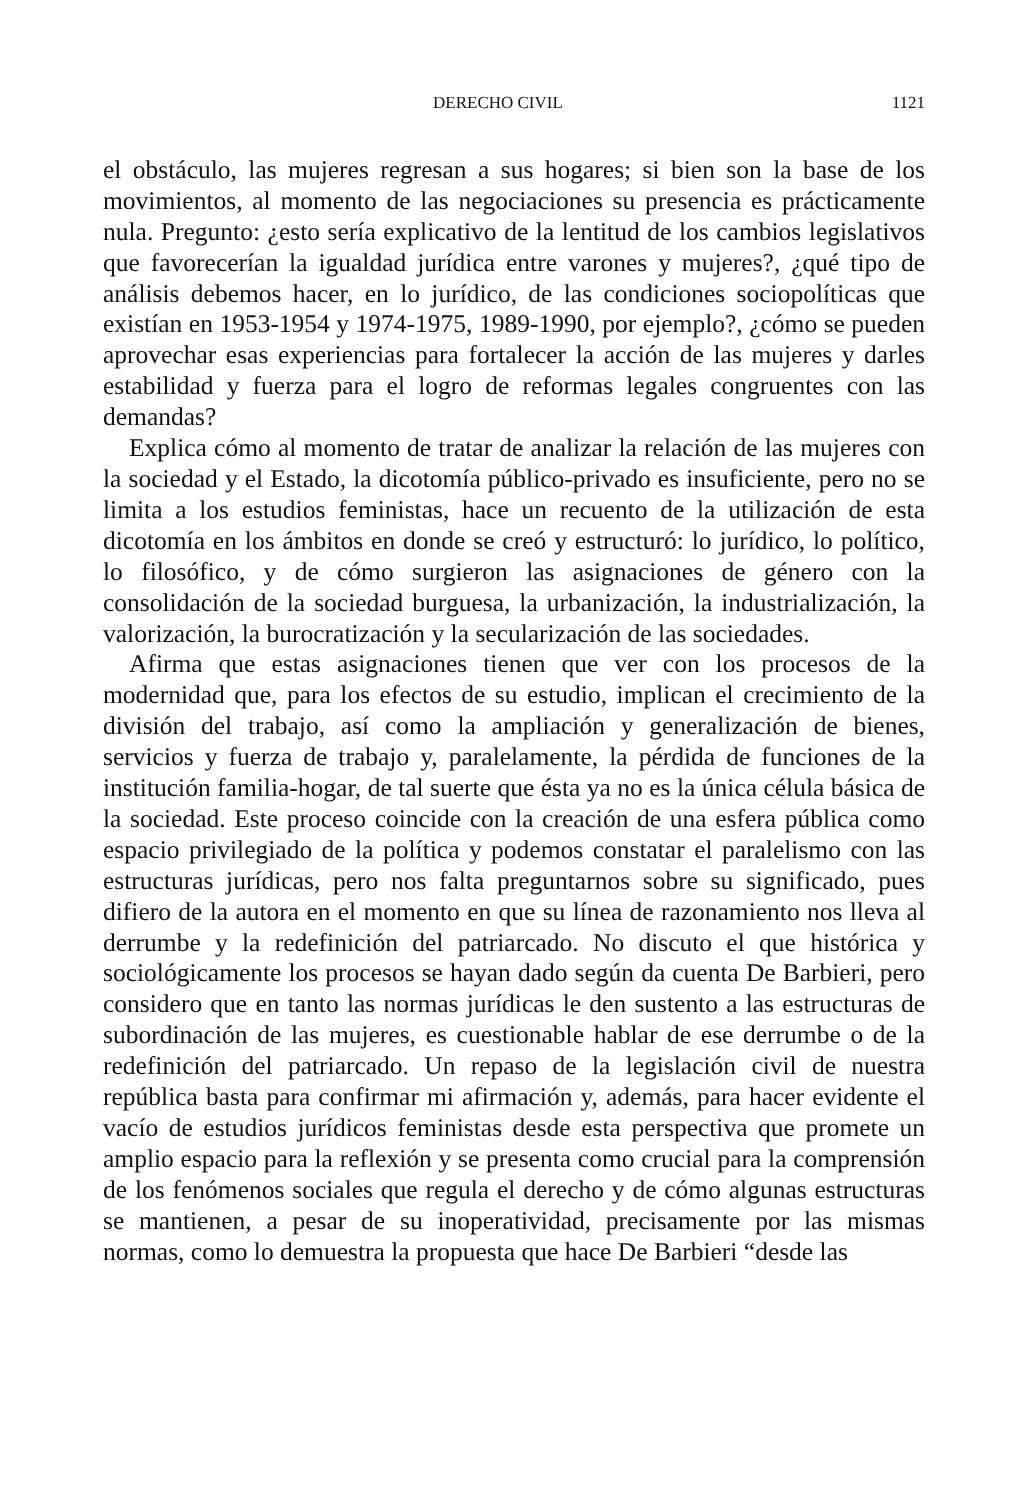DERECHO CIVIL 1121
el obstáculo, las mujeres regresan a sus hogares; si bien son la base de los movimientos, al momento de las negociaciones su presencia es prácticamente nula. Pregunto: ¿esto sería explicativo de la lentitud de los cambios legislativos que favorecerían la igualdad jurídica entre varones y mujeres?, ¿qué tipo de análisis debemos hacer, en lo jurídico, de las condiciones sociopolíticas que existían en 1953-1954 y 1974-1975, 1989-1990, por ejemplo?, ¿cómo se pueden aprovechar esas experiencias para fortalecer la acción de las mujeres y darles estabilidad y fuerza para el logro de reformas legales congruentes con las demandas?
Explica cómo al momento de tratar de analizar la relación de las mujeres con la sociedad y el Estado, la dicotomía público-privado es insuficiente, pero no se limita a los estudios feministas, hace un recuento de la utilización de esta dicotomía en los ámbitos en donde se creó y estructuró: lo jurídico, lo político, lo filosófico, y de cómo surgieron las asignaciones de género con la consolidación de la sociedad burguesa, la urbanización, la industrialización, la valorización, la burocratización y la secularización de las sociedades.
Afirma que estas asignaciones tienen que ver con los procesos de la modernidad que, para los efectos de su estudio, implican el crecimiento de la división del trabajo, así como la ampliación y generalización de bienes, servicios y fuerza de trabajo y, paralelamente, la pérdida de funciones de la institución familia-hogar, de tal suerte que ésta ya no es la única célula básica de la sociedad. Este proceso coincide con la creación de una esfera pública como espacio privilegiado de la política y podemos constatar el paralelismo con las estructuras jurídicas, pero nos falta preguntarnos sobre su significado, pues difiero de la autora en el momento en que su línea de razonamiento nos lleva al derrumbe y la redefinición del patriarcado. No discuto el que histórica y sociológicamente los procesos se hayan dado según da cuenta De Barbieri, pero considero que en tanto las normas jurídicas le den sustento a las estructuras de subordinación de las mujeres, es cuestionable hablar de ese derrumbe o de la redefinición del patriarcado. Un repaso de la legislación civil de nuestra república basta para confirmar mi afirmación y, además, para hacer evidente el vacío de estudios jurídicos feministas desde esta perspectiva que promete un amplio espacio para la reflexión y se presenta como crucial para la comprensión de los fenómenos sociales que regula el derecho y de cómo algunas estructuras se mantienen, a pesar de su inoperatividad, precisamente por las mismas normas, como lo demuestra la propuesta que hace De Barbieri “desde las